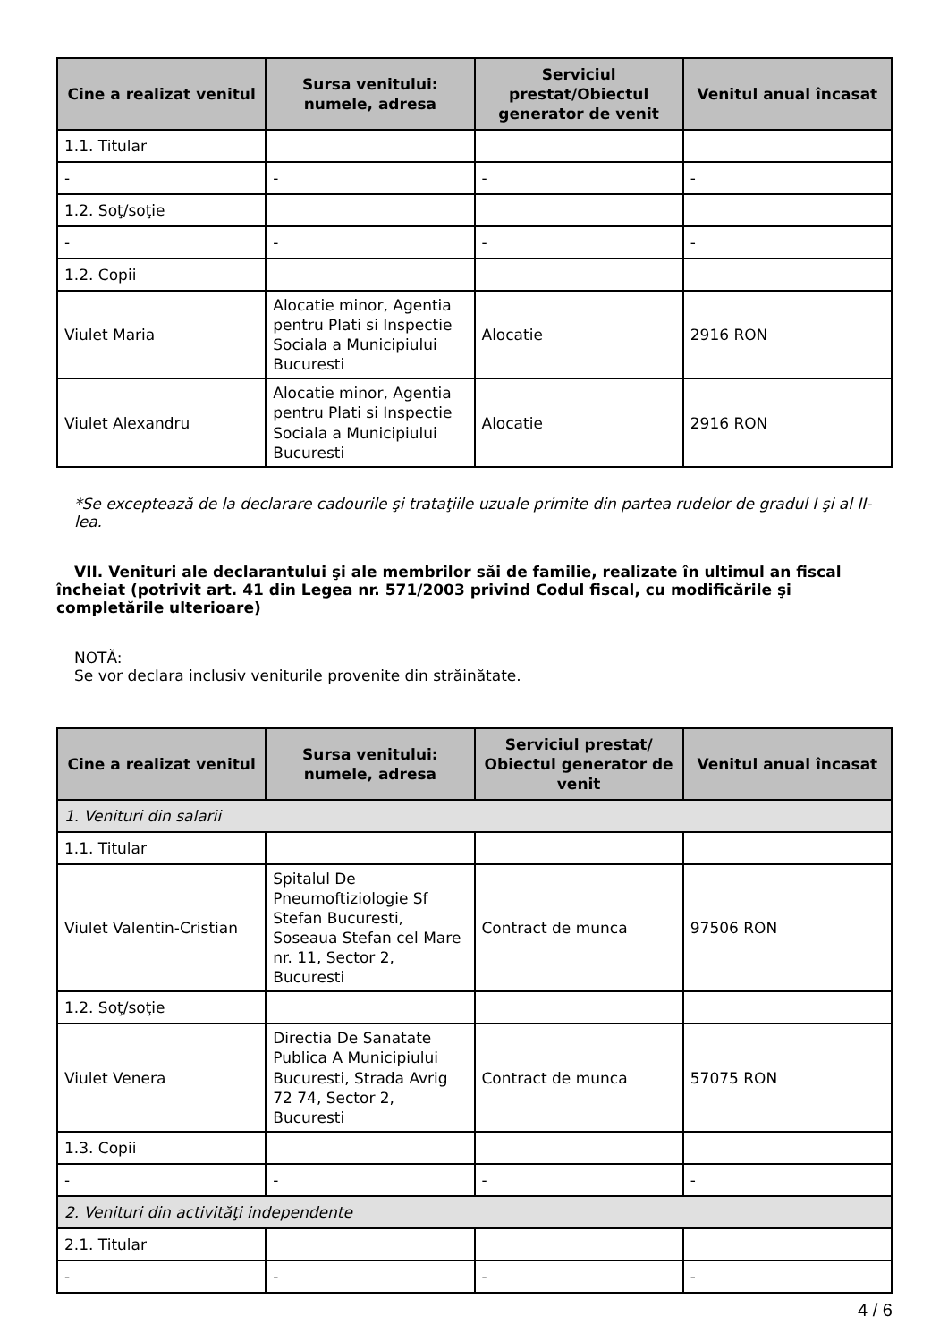| Cine a realizat venitul | Sursa venitului: numele, adresa | Serviciul prestat/Obiectul generator de venit | Venitul anual încasat |
| --- | --- | --- | --- |
| 1.1. Titular | | | |
| - | - | - | - |
| 1.2. Soţ/soţie | | | |
| - | - | - | - |
| 1.2. Copii | | | |
| Viulet Maria | Alocatie minor, Agentia pentru Plati si Inspectie Sociala a Municipiului Bucuresti | Alocatie | 2916 RON |
| Viulet Alexandru | Alocatie minor, Agentia pentru Plati si Inspectie Sociala a Municipiului Bucuresti | Alocatie | 2916 RON |
*Se exceptează de la declarare cadourile şi trataţiile uzuale primite din partea rudelor de gradul I şi al II-lea.
VII. Venituri ale declarantului şi ale membrilor săi de familie, realizate în ultimul an fiscal încheiat (potrivit art. 41 din Legea nr. 571/2003 privind Codul fiscal, cu modificările şi completările ulterioare)
NOTĂ:
Se vor declara inclusiv veniturile provenite din străinătate.
| Cine a realizat venitul | Sursa venitului: numele, adresa | Serviciul prestat/ Obiectul generator de venit | Venitul anual încasat |
| --- | --- | --- | --- |
| 1. Venituri din salarii | | | |
| 1.1. Titular | | | |
| Viulet Valentin-Cristian | Spitalul De Pneumoftiziologie Sf Stefan Bucuresti, Soseaua Stefan cel Mare nr. 11, Sector 2, Bucuresti | Contract de munca | 97506 RON |
| 1.2. Soţ/soţie | | | |
| Viulet Venera | Directia De Sanatate Publica A Municipiului Bucuresti, Strada Avrig 72 74, Sector 2, Bucuresti | Contract de munca | 57075 RON |
| 1.3. Copii | | | |
| - | - | - | - |
| 2. Venituri din activităţi independente | | | |
| 2.1. Titular | | | |
| - | - | - | - |
4 / 6